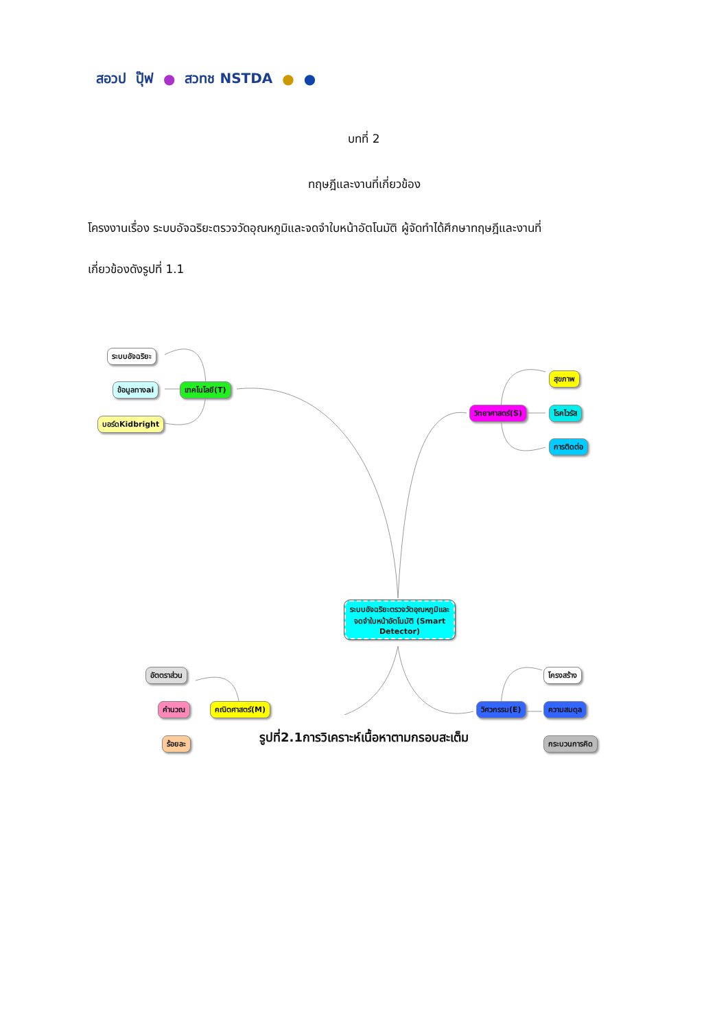สอวป ปุ๊ฟ ● สวทช NSTDA ● ●
บทที่ 2
ทฤษฎีและงานที่เกี่ยวข้อง
โครงงานเรื่อง ระบบอัจฉริยะตรวจวัดอุณหภูมิและจดจำใบหน้าอัตโนมัติ ผู้จัดทำได้ศึกษาทฤษฎีและงานที่
เกี่ยวข้องดังรูปที่ 1.1
ระบบอัจฉริยะ
ข้อมูลทางai
บอร์ดKidbright
เทคโนโลยี(T)
วิทยาศาสตร์(S)
สุขภาพ
โรคไวรัส
การติดต่อ
ระบบอัจฉริยะตรวจวัดอุณหภูมิและจดจำใบหน้าอัตโนมัติ (Smart Detector)
อัตตราส่วน
คำนวณ
ร้อยละ
คณิตศาสตร์(M) วิศวกรรม(E)
โครงสร้าง
ความสมดุล
กระบวนการคิด
รูปที่2.1การวิเคราะห์เนื้อหาตามกรอบสะเต็ม